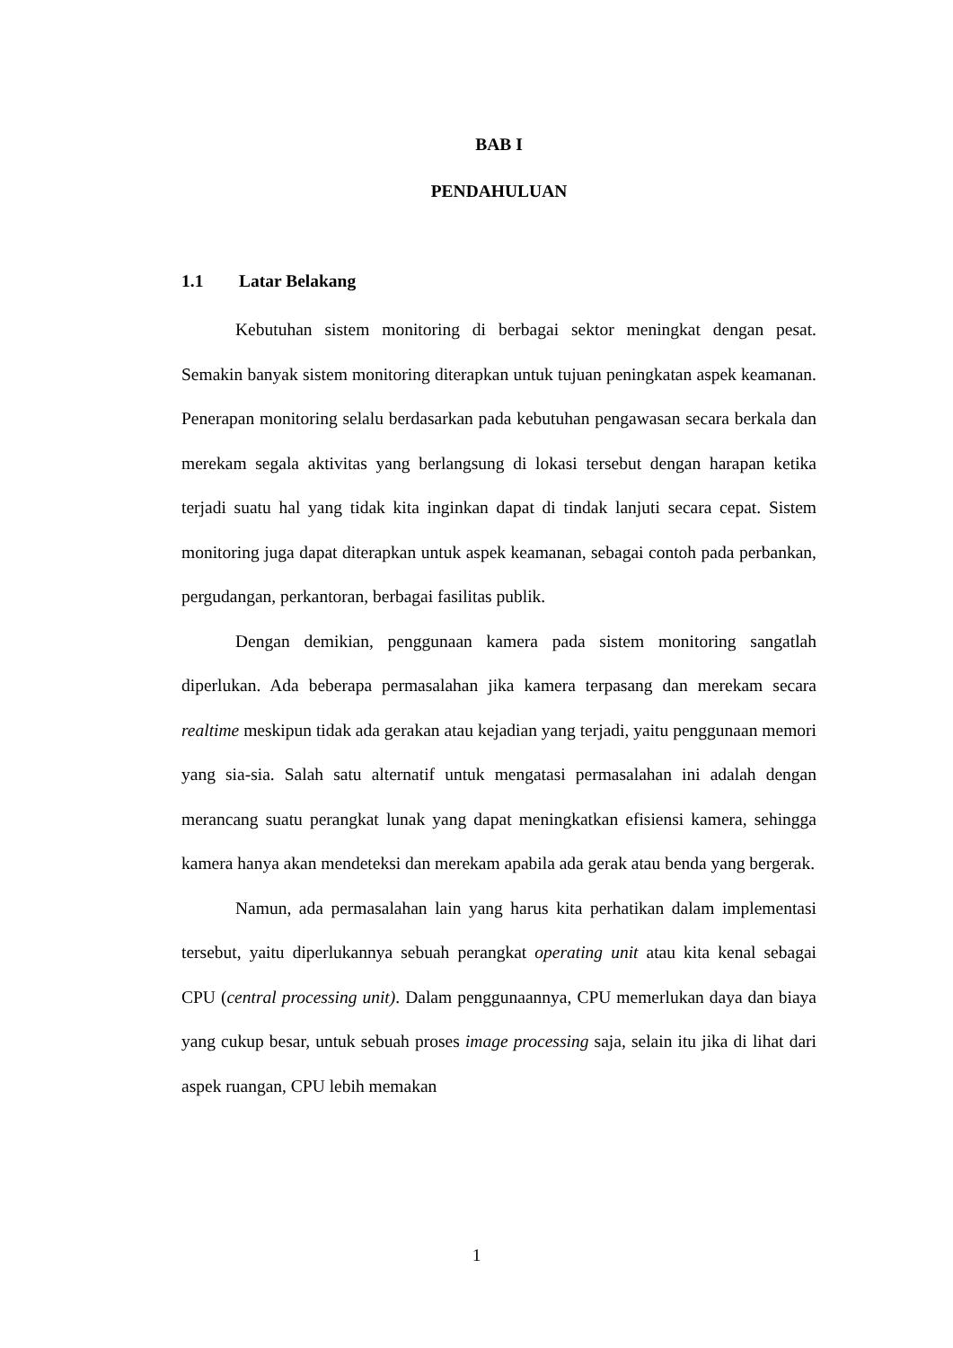BAB I
PENDAHULUAN
1.1 Latar Belakang
Kebutuhan sistem monitoring di berbagai sektor meningkat dengan pesat. Semakin banyak sistem monitoring diterapkan untuk tujuan peningkatan aspek keamanan. Penerapan monitoring selalu berdasarkan pada kebutuhan pengawasan secara berkala dan merekam segala aktivitas yang berlangsung di lokasi tersebut dengan harapan ketika terjadi suatu hal yang tidak kita inginkan dapat di tindak lanjuti secara cepat. Sistem monitoring juga dapat diterapkan untuk aspek keamanan, sebagai contoh pada perbankan, pergudangan, perkantoran, berbagai fasilitas publik.
Dengan demikian, penggunaan kamera pada sistem monitoring sangatlah diperlukan. Ada beberapa permasalahan jika kamera terpasang dan merekam secara realtime meskipun tidak ada gerakan atau kejadian yang terjadi, yaitu penggunaan memori yang sia-sia. Salah satu alternatif untuk mengatasi permasalahan ini adalah dengan merancang suatu perangkat lunak yang dapat meningkatkan efisiensi kamera, sehingga kamera hanya akan mendeteksi dan merekam apabila ada gerak atau benda yang bergerak.
Namun, ada permasalahan lain yang harus kita perhatikan dalam implementasi tersebut, yaitu diperlukannya sebuah perangkat operating unit atau kita kenal sebagai CPU (central processing unit). Dalam penggunaannya, CPU memerlukan daya dan biaya yang cukup besar, untuk sebuah proses image processing saja, selain itu jika di lihat dari aspek ruangan, CPU lebih memakan
1